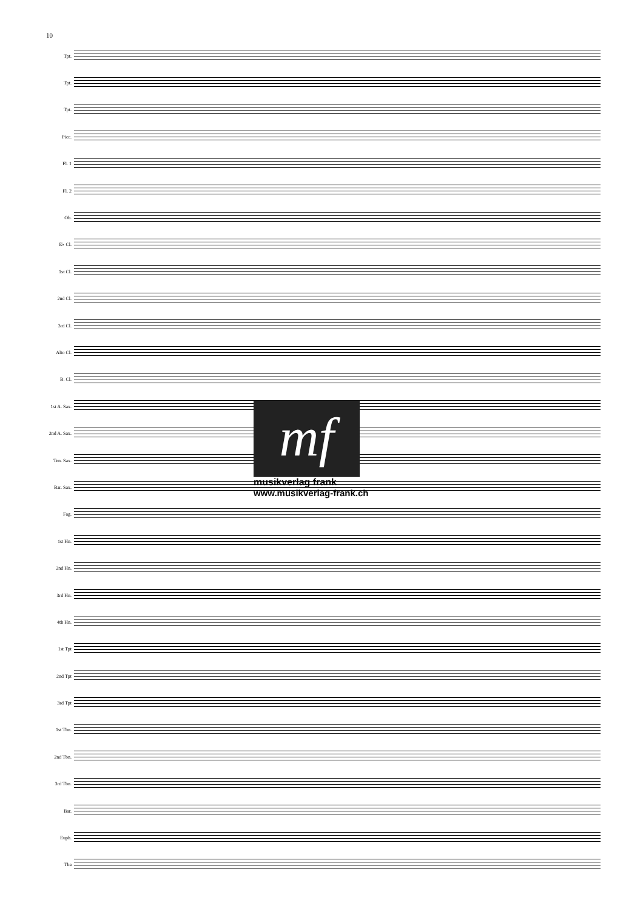10
Tpt.
Tpt.
Tpt.
Picc.
Fl. 1
Fl. 2
Ob.
E♭ Cl.
1st Cl.
2nd Cl.
3rd Cl.
Alto Cl.
B. Cl.
1st A. Sax.
2nd A. Sax.
Ten. Sax.
Bar. Sax.
Fag.
1st Hn.
2nd Hn.
3rd Hn.
4th Hn.
1st Tpt
2nd Tpt
3rd Tpt
1st Tbn.
2nd Tbn.
3rd Tbn.
Bar.
Euph.
Tba
mf
musikverlag frank
www.musikverlag-frank.ch